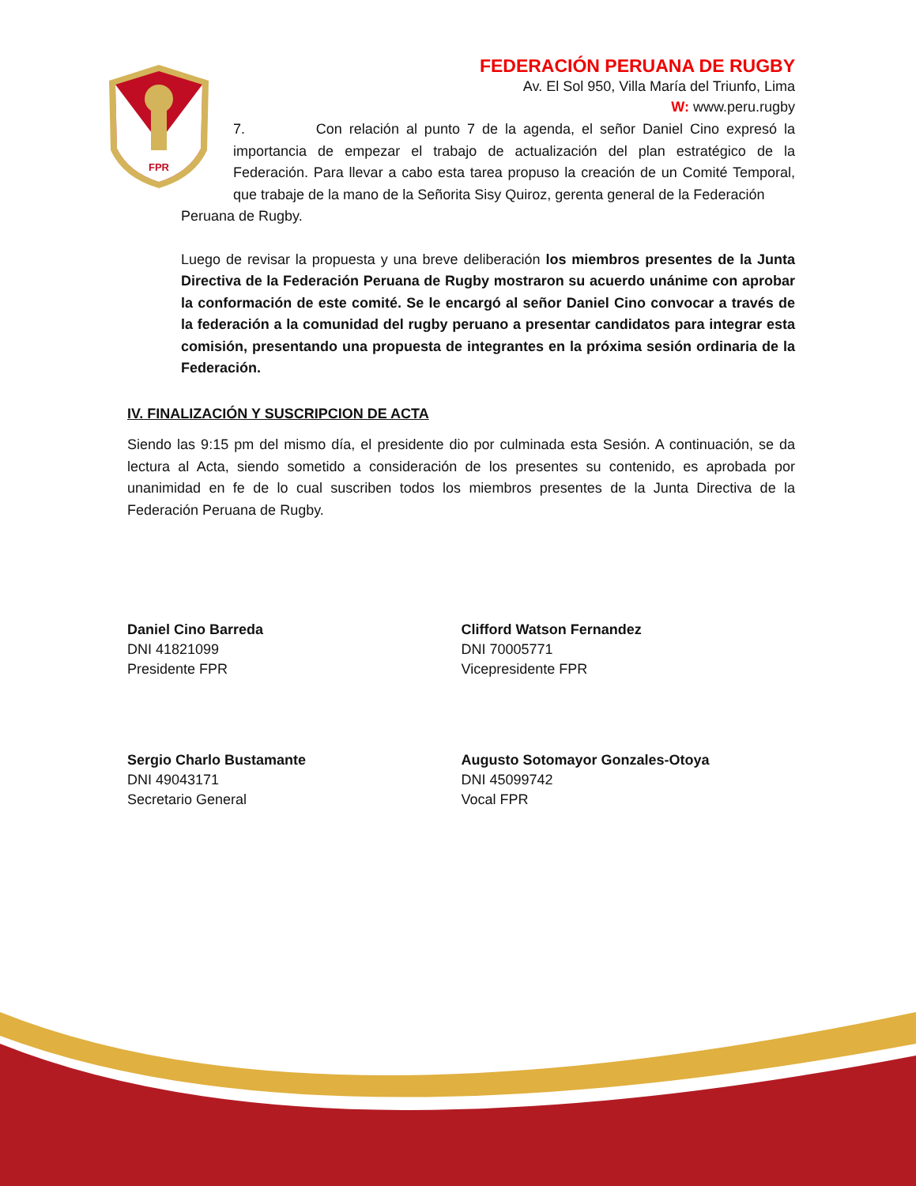FPR
FEDERACIÓN PERUANA DE RUGBY
Av. El Sol 950, Villa María del Triunfo, Lima
W: www.peru.rugby
7. Con relación al punto 7 de la agenda, el señor Daniel Cino expresó la importancia de empezar el trabajo de actualización del plan estratégico de la Federación. Para llevar a cabo esta tarea propuso la creación de un Comité Temporal, que trabaje de la mano de la Señorita Sisy Quiroz, gerenta general de la Federación
Peruana de Rugby.
Luego de revisar la propuesta y una breve deliberación los miembros presentes de la Junta Directiva de la Federación Peruana de Rugby mostraron su acuerdo unánime con aprobar la conformación de este comité. Se le encargó al señor Daniel Cino convocar a través de la federación a la comunidad del rugby peruano a presentar candidatos para integrar esta comisión, presentando una propuesta de integrantes en la próxima sesión ordinaria de la Federación.
IV. FINALIZACIÓN Y SUSCRIPCION DE ACTA
Siendo las 9:15 pm del mismo día, el presidente dio por culminada esta Sesión. A continuación, se da lectura al Acta, siendo sometido a consideración de los presentes su contenido, es aprobada por unanimidad en fe de lo cual suscriben todos los miembros presentes de la Junta Directiva de la Federación Peruana de Rugby.
Daniel Cino Barreda
DNI 41821099
Presidente FPR
Clifford Watson Fernandez
DNI 70005771
Vicepresidente FPR
Sergio Charlo Bustamante
DNI 49043171
Secretario General
Augusto Sotomayor Gonzales-Otoya
DNI 45099742
Vocal FPR